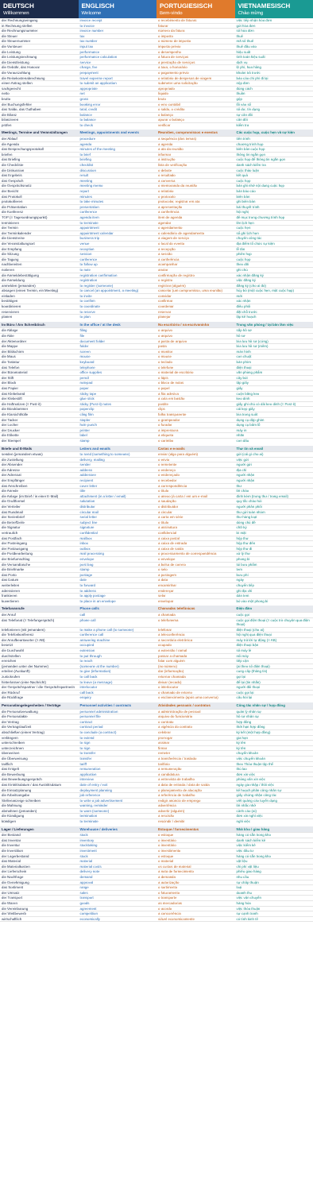| DEUTSCH | ENGLISCH | PORTUGIESISCH | VIETNAMESISCH |
| --- | --- | --- | --- |
| Willkommen | Welcome | Bem-vindo | Chào mừng |
| der Rechnungseingang | invoice receipt | o recebimento de faturas | việc tiếp nhận hóa đơn |
| in Rechnung stellen | to invoice | faturar | gửi hóa đơn |
| die Rechnungsnummer | invoice number | número da fatura | số hóa đơn |
| die Steuer | tax | o imposto | thuế |
| die Steuernummer | tax number | o número de imposto | mã số thuế |
| die Vorsteuer | input tax | imposto prévio | thuế đầu vào |
| die Leistung | performance | o desempenho | hiệu suất |
| die Leistungsrechnung | performance calculation | a fatura de serviços | tính toán hiệu suất |
| die Dienstleistung | service | a prestação de serviços | dịch vụ |
| die Gebühr, das Honorar | charge, fee | a taxa, o honorário | lệ phí, hoa hồng |
| die Vorauszahlung | prepayment | o pagamento prévio | khoản trả trước |
| die Reisekostenabrechnung | travel expense report | o relatório de despesas de viagem | báo cáo chi phí đi lại |
| einen Antrag stellen | to submit an application | submeter uma solicitação | nộp đơn |
| sachgerecht | appropriate | apropriado | đúng cách |
| netto | net | líquido | thuần |
| brutto | gross | bruto | gộp |
| der Buchungsfehler | booking error | o erro contábil | lỗi vào sổ |
| das Saldo, das Guthaben | total, credit | o saldo, o crédito | số dư, tín dụng |
| die Bilanz | balance | o balanço | sự cân đối |
| bilanzieren | to balance | apurar o balanço | cân đối |
| prüfen | to check | verificar | kiểm tra |
| Meetings, Termine und Veranstaltungen | Meetings, appointments and events | Reuniões, compromissos e eventos | Các cuộc họp, cuộc hẹn và sự kiện |
| der Ablauf | procedure | a sequência (dos temas) | tiến trình |
| die Agenda | agenda | a agenda | chương trình họp |
| das Besprechungsprotokoll | minutes of the meeting | a ata da reunião | biên bản cuộc họp |
| briefen | to brief | informar | thông tin ngắn gọn |
| das Briefing | briefing | a instrução | cuộc họp để thông tin ngắn gọn |
| die Checkliste | checklist | lista de verificação | danh sách kiểm tra |
| die Diskussion | discussion | o debate | cuộc thảo luận |
| das Ergebnis | result | o resultado | kết quả |
| das Gespräch | meeting | a conversa | cuộc họp |
| die Gesprächsnotiz | meeting memo | o memorando da reunião | bản ghi nhớ nội dung cuộc họp |
| der Bericht | report | o relatório | bản báo cáo |
| das Protokoll | minutes | o protocolo | biên bản |
| protokollieren | to take minutes | protocolar, registrar em ata | ghi biên bản |
| die Präsentation | presentation | a apresentação | bài thuyết trình |
| die Konferenz | conference | a conferência | hội nghị |
| TOP (= Tagesordnungspunkt) | agenda item | item de agenda | đề mục trong chương trình họp |
| terminieren | to terminate | agendar | lên lịch hẹn |
| der Termin | appointment | o agendamento | cuộc hẹn |
| der Terminkalender | appointment calendar | o calendário de agendamento | sổ ghi lịch hẹn |
| die Dienstreise | business trip | a viagem de serviço | chuyến công tác |
| der Veranstaltungsort | venue | o local do evento | địa điểm tổ chức sự kiện |
| der Empfang | reception | a recepção | lễ tân |
| die Sitzung | session | a sessão | phiên họp |
| die Tagung | conference | a conferência | cuộc họp |
| nachbereiten | to follow up | acompanhar | theo dõi |
| notieren | to note | anotar | ghi chú |
| die Anmeldebestätigung | registration confirmation | confirmação de registro | xác nhận đăng ký |
| die Anmeldung | registration | o registro | việc đăng ký |
| anmelden (jemanden) | to register (someone) | registrar (alguém) | đăng ký (cho ai đó) |
| absagen (einen Termin, ein Meeting) | to cancel (an appointment, a meeting) | cancelar (um compromisso, uma reunião) | hủy bỏ (một cuộc hẹn, một cuộc họp) |
| einladen | to invite | convidar | mời |
| bestätigen | to confirm | confirmar | xác nhận |
| koordinieren | to coordinate | coordenar | điều phối |
| reservieren | to reserve | reservar | đặt chỗ trước |
| planen | to plan | planejar | lập kế hoạch |
| Im Büro / Am Schreibtisch | In the office / at the desk | No escritório / na escrivaninha | Trong văn phòng / tại bàn làm việc |
| die Ablage | filing | o arquivo | sắp hồ sơ |
| die Akte | file | o arquivo | hồ sơ |
| der Aktenordner | document folder | a pasta de arquivo | bìa lưu hồ sơ (cứng) |
| die Mappe | folder | pasta | bìa lưu hồ sơ (mềm) |
| der Bildschirm | screen | o monitor | màn hình |
| die Maus | mouse | o mouse | con chuột |
| die Tastatur | keyboard | o teclado | bàn phím |
| das Telefon | telephone | o telefone | điện thoại |
| der Büromaterial | office supplies | o material de escritório | văn phòng phẩm |
| der Stift | pencil | o lápis | cây bút |
| der Block | notepad | o bloco de notas | tập giấy |
| das Papier | paper | o papel | giấy |
| das Klebeband | sticky tape | a fita adesiva | cuộn băng keo |
| der Klebestift | glue stick | a cola em bastão | keo dính |
| die Haftnotizen (= Post-it) | sticky (Post-it) notes | postite | giấy ghi chú có dải keo dính (= Post-it) |
| die Büroklammer | paperclip | clips | cái kẹp giấy |
| die Klarsichthülle | cling film | folha transparente | bìa trong suốt |
| der Tacker | stapler | o grampeador | dụng cụ dập ghim |
| der Locher | hole punch | o furador | dụng cụ bấm lỗ |
| der Drucker | printer | a impressora | máy in |
| die Etikette | label | a etiqueta | nhãn |
| der Stempel | stamp | o carimbo | con dấu |
| Briefe und E-Mails | Letters and emails | Cartas e e-mails | Thư tín và email |
| senden (jemandem etwas) | to send (something to someone) | enviar (algo para alguém) | gửi (cái gì cho ai) |
| die Zustellung | delivery, mailing | o envio | việc gửi |
| der Absender | sender | o remetente | người gửi |
| die Adresse | address | o endereço | địa chỉ |
| der Adressat | addressee | o endereçado | người nhận |
| der Empfänger | recipient | o recebedor | người nhận |
| das Anschreiben | cover letter | a correspondência | thư |
| die Anrede | title | o título | lời chào |
| die Anlage (im Brief / in einer E-Mail) | attachment (in a letter / email) | o anexo (à carta / em um e-mail | đính kèm (trong thư / trong email) |
| die Grußformel | salutation | a saudação | quy tắc chào hỏi |
| der Verteiler | distributor | o distribuidor | người phân phối |
| das Rundmail | circular mail | a circular | thư gửi toàn nhóm |
| der Serienbrief | serial letter | a carta em série | thư hàng loạt |
| die Betreffzeile | subject line | o título | dòng chủ đề |
| die Signatur | signature | a assinatura | chữ ký |
| vertraulich | confidential | confidencial | bí mật |
| das Postfach | mailbox | a caixa postal | hộp thư |
| der Posteingang | inbox | a caixa de entrada | hộp thư đến |
| der Postausgang | outbox | a caixa de saída | hộp thư đi |
| die Postbearbeitung | mail processing | o processamento de correspondência | xử lý thư |
| der Briefumschlag | envelope | o envelope | phong bì |
| die Versandtasche | post bag | a bolsa de correio | túi bưu phẩm |
| die Briefmarke | stamp | o selo | tem |
| das Porto | postage | a postagem | bưu phí |
| das Datum | date | a data | ngày |
| weiterleiten | to forward | encaminhar | chuyển tiếp |
| adressieren | to address | endereçar | ghi địa chỉ |
| frankieren | to apply postage | selar | dán tem |
| kuvertieren | to place in an envelope | envelopar | bỏ vào một phong bì |
| Telefonanrufe | Phone calls | Chamadas telefônicas | Điện đàm |
| der Anruf | call | a chamada | cuộc gọi |
| das Telefonat (= Telefongespräch) | phone call | o telefonema | cuộc gọi điện thoại (= cuộc trò chuyện qua điện thoại) |
| telefonieren (mit jemandem) | to make a phone call (to someone) | telefonar | điện thoại (cho ai) |
| die Telefonkonferenz | conference call | a teleconferência | hội nghị qua điện thoại |
| der Anrufbeantworter (= AB) | answering machine | a secretária eletrônica | máy trả lời tự động (= AB) |
| besetzt | occupied | ocupado | điện thoại bận |
| die Durchwahl | extension | a extensão / ramal | số máy lẻ |
| durchstellen | to put through | passar a chamada | nối máy |
| erreichen | to reach | falar com alguém | tiếp cận |
| (jemanden unter der Nummer) | (someone at the number) | (no número) | (ai theo số điện thoại) |
| erteilen (Auskunft) | to give (information) | dar (informação) | cung cấp (thông tin) |
| zurückrufen | to call back | retornar chamada | gọi lại |
| hinterlassen (eine Nachricht) | to leave (a message) | deixar (recado) | để lại (tin nhắn) |
| der Gesprächspartner / die Gesprächspartnerin | interlocutor | o interlocutor | người đối thoại |
| der Rückruf | call back | o chamado de retorno | cuộc gọi lại |
| die Rückfrage | enquiry | o esclarecimento (após uma conversa) | câu hỏi lại |
| Personalangelegenheiten / Verträge | Personnel activities / contracts | Atividades pessoais / contratos | Công tác nhân sự / hợp đồng |
| die Personalverwaltung | personnel administration | a administração de pessoal | quản lý nhân sự |
| die Personalakte | personnel file | arquivo do funcionário | hồ sơ nhân sự |
| der Vertrag | contract | o contrato | hợp đồng |
| die Vertragslaufzeit | contract period | a vigência do contrato | thời hạn hợp đồng |
| abschließen (einen Vertrag) | to conclude (a contract) | celebrar | ký kết (một hợp đồng) |
| verlängern | to extend | prorrogar | gia hạn |
| unterschreiben | to sign | assinar | ký tên |
| unterzeichnen | to sign | firmar | ký tên |
| überweisen | to transfer | remeter | chuyển khoản |
| die Überweisung | transfer | a transferência / traslado | việc chuyển khoản |
| tariflich | tariff | tarifário | theo Thỏa thuận tập thể |
| das Entgelt | remuneration | a remuneração | thù lao |
| die Bewerbung | application | a candidatura | đơn xin việc |
| das Bewerbungsgespräch | interview | a entrevista de trabalho | phỏng vấn xin việc |
| das Eintrittsdatum / das Austrittsdatum | date of entry / exit | a data de entrada / data de saída | ngày gia nhập / thôi việc |
| die Einsatzplanung | deployment planning | o planejamento de alocação | kế hoạch phân công nhân sự |
| die Arbeitsangabe | job reference | a referência de trabalho | giấy chứng nhận công tác |
| Stellenanzeige schreiben | to write a job advertisement | redigir anúncio de emprego | viết quảng cáo tuyển dụng |
| die Mahnung | warning, reminder | advertência | lời nhắc nhở |
| abmahnen (jemanden) | to warn (someone) | advertir (alguém) | cảnh cáo (ai) |
| die Kündigung | termination | a rescisão | đơn xin nghỉ việc |
| kündigen | to terminate | rescindir / demitir | nghỉ việc |
| Lager / Lieferungen | Warehouse / deliveries | Estoque / fornecimentos | Nhà kho / giao hàng |
| der Bestand | stock | o estoque | hàng có sẵn trong kho |
| das Inventar | inventory | o inventário | danh sách kiểm kê |
| die Inventur | stocktaking | o inventário | việc kiểm kê |
| die Investition | investment | o investimento | việc đầu tư |
| der Lagerbestand | stock | o estoque | hàng có sẵn trong kho |
| das Material | material | o material | vật liệu |
| die Materialkosten | material costs | os custos de material | chi phí vật liệu |
| der Lieferschein | delivery note | a nota de fornecimento | phiếu giao hàng |
| die Nachfrage | demand | a demanda | nhu cầu |
| die Genehmigung | approval | a autorização | sự chấp thuận |
| das Sortiment | range | o sortimento | loại |
| der Umsatz | sales | o faturamento | doanh thu |
| der Transport | transport | o transporte | việc vận chuyển |
| die Waren | goods | as mercadorias | hàng hóa |
| die Vereinbarung | agreement | o acordo | việc thỏa thuận |
| der Wettbewerb | competition | a concorrência | sự cạnh tranh |
| wirtschaftlich | economically | viável economicamente | có tính kinh tế |